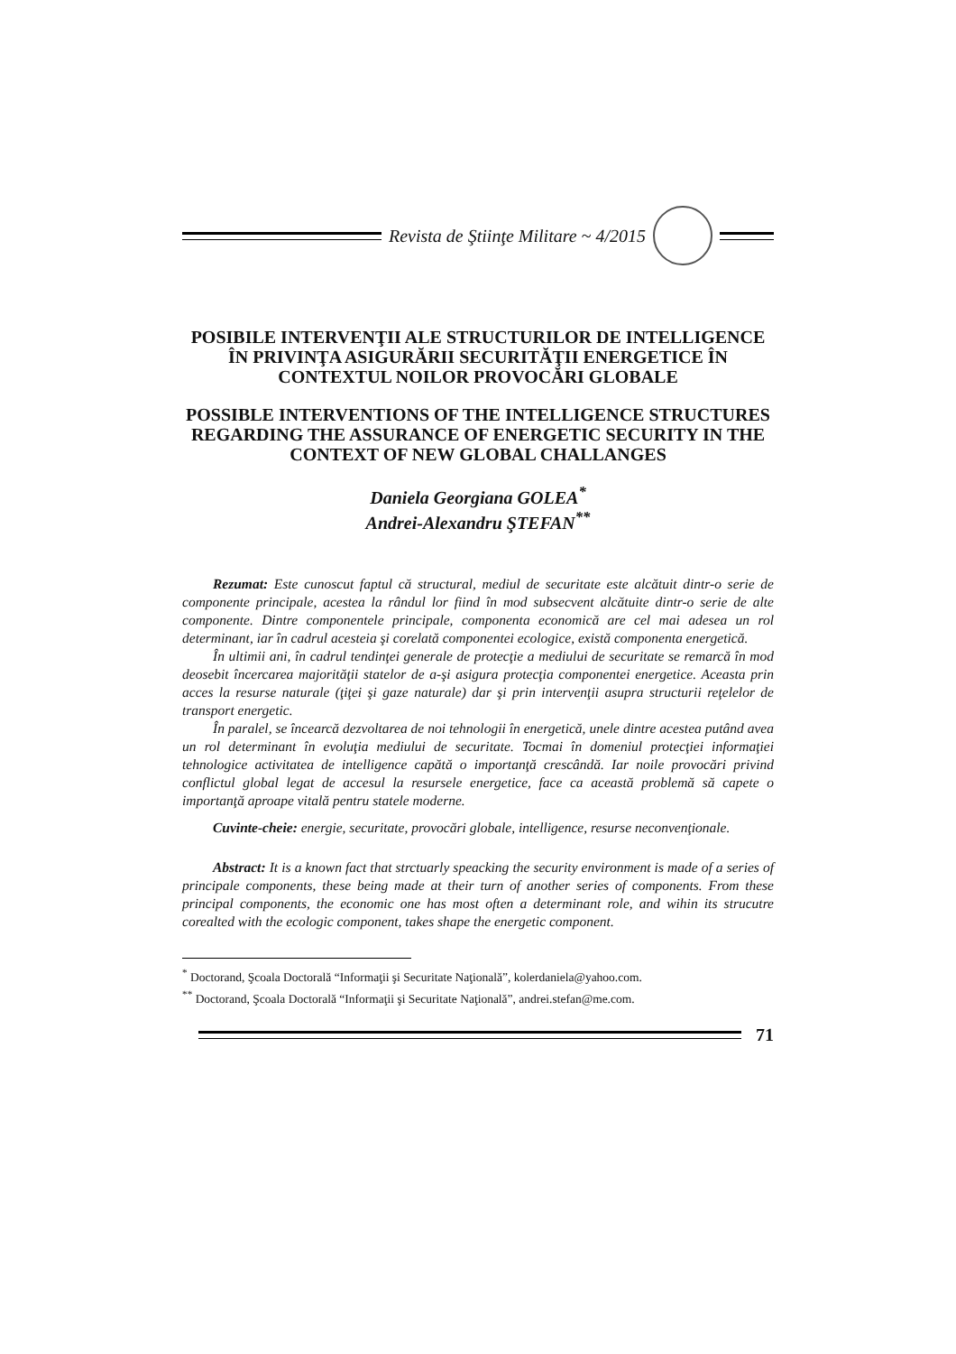Revista de Ştiinţe Militare ~ 4/2015
POSIBILE INTERVENŢII ALE STRUCTURILOR DE INTELLIGENCE ÎN PRIVINŢA ASIGURĂRII SECURITĂŢII ENERGETICE ÎN CONTEXTUL NOILOR PROVOCĂRI GLOBALE
POSSIBLE INTERVENTIONS OF THE INTELLIGENCE STRUCTURES REGARDING THE ASSURANCE OF ENERGETIC SECURITY IN THE CONTEXT OF NEW GLOBAL CHALLANGES
Daniela Georgiana GOLEA<sup>*</sup>
Andrei-Alexandru ŞTEFAN<sup>**</sup>
Rezumat: Este cunoscut faptul că structural, mediul de securitate este alcătuit dintr-o serie de componente principale, acestea la rândul lor fiind în mod subsecvent alcătuite dintr-o serie de alte componente. Dintre componentele principale, componenta economică are cel mai adesea un rol determinant, iar în cadrul acesteia şi corelată componentei ecologice, există componenta energetică.
În ultimii ani, în cadrul tendinţei generale de protecţie a mediului de securitate se remarcă în mod deosebit încercarea majorităţii statelor de a-şi asigura protecţia componentei energetice. Aceasta prin acces la resurse naturale (ţiţei şi gaze naturale) dar şi prin intervenţii asupra structurii reţelelor de transport energetic.
În paralel, se încearcă dezvoltarea de noi tehnologii în energetică, unele dintre acestea putând avea un rol determinant în evoluţia mediului de securitate. Tocmai în domeniul protecţiei informaţiei tehnologice activitatea de intelligence capătă o importanţă crescândă. Iar noile provocări privind conflictul global legat de accesul la resursele energetice, face ca această problemă să capete o importanţă aproape vitală pentru statele moderne.
Cuvinte-cheie: energie, securitate, provocări globale, intelligence, resurse neconvenţionale.
Abstract: It is a known fact that strctuarly speacking the security environment is made of a series of principale components, these being made at their turn of another series of components. From these principal components, the economic one has most often a determinant role, and wihin its strucutre corealted with the ecologic component, takes shape the energetic component.
<sup>*</sup> Doctorand, Şcoala Doctorală “Informaţii şi Securitate Naţională”, kolerdaniela@yahoo.com.
<sup>**</sup> Doctorand, Şcoala Doctorală “Informaţii şi Securitate Naţională”, andrei.stefan@me.com.
71